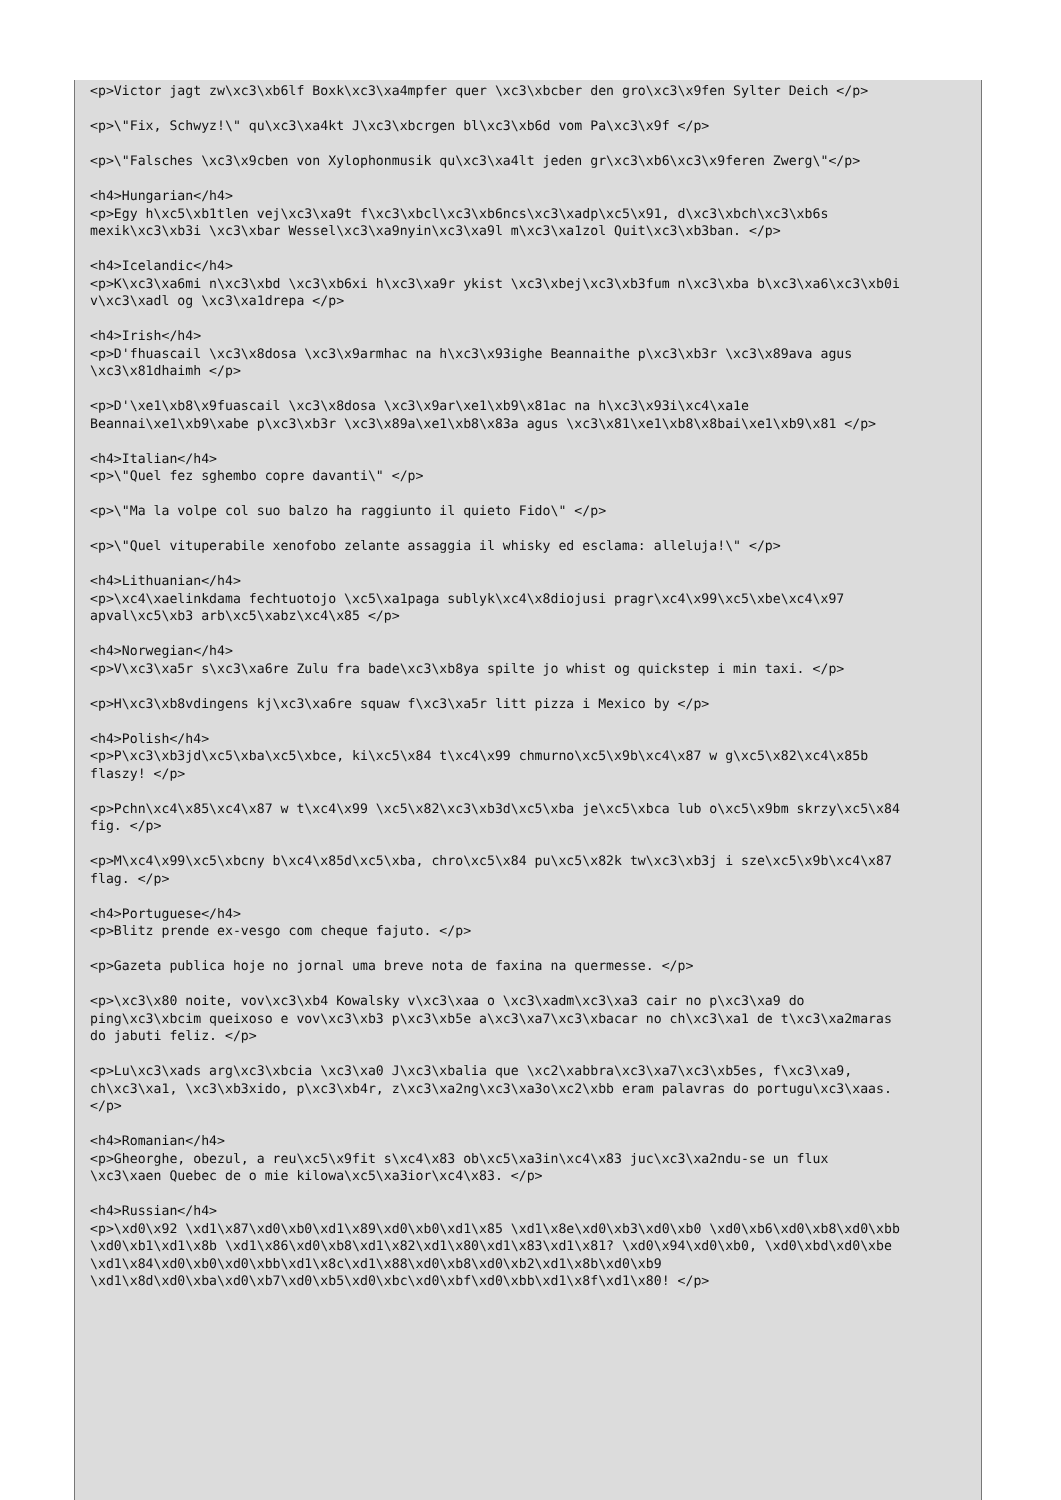<p>Victor jagt zw\xc3\xb6lf Boxk\xc3\xa4mpfer quer \xc3\xbcber den gro\xc3\x9fen Sylter Deich </p>

<p>\"Fix, Schwyz!\" qu\xc3\xa4kt J\xc3\xbcrgen bl\xc3\xb6d vom Pa\xc3\x9f </p>

<p>\"Falsches \xc3\x9cben von Xylophonmusik qu\xc3\xa4lt jeden gr\xc3\xb6\xc3\x9feren Zwerg\"</p>

<h4>Hungarian</h4>
<p>Egy h\xc5\xb1tlen vej\xc3\xa9t f\xc3\xbcl\xc3\xb6ncs\xc3\xadp\xc5\x91, d\xc3\xbch\xc3\xb6s
mexik\xc3\xb3i \xc3\xbar Wessel\xc3\xa9nyin\xc3\xa9l m\xc3\xa1zol Quit\xc3\xb3ban. </p>

<h4>Icelandic</h4>
<p>K\xc3\xa6mi n\xc3\xbd \xc3\xb6xi h\xc3\xa9r ykist \xc3\xbej\xc3\xb3fum n\xc3\xba b\xc3\xa6\xc3\xb0i
v\xc3\xadl og \xc3\xa1drepa </p>

<h4>Irish</h4>
<p>D'fhuascail \xc3\x8dosa \xc3\x9armhac na h\xc3\x93ighe Beannaithe p\xc3\xb3r \xc3\x89ava agus
\xc3\x81dhaimh </p>

<p>D'\xe1\xb8\x9fuascail \xc3\x8dosa \xc3\x9ar\xe1\xb9\x81ac na h\xc3\x93i\xc4\xa1e
Beannai\xe1\xb9\xabe p\xc3\xb3r \xc3\x89a\xe1\xb8\x83a agus \xc3\x81\xe1\xb8\x8bai\xe1\xb9\x81 </p>

<h4>Italian</h4>
<p>\"Quel fez sghembo copre davanti\" </p>

<p>\"Ma la volpe col suo balzo ha raggiunto il quieto Fido\" </p>

<p>\"Quel vituperabile xenofobo zelante assaggia il whisky ed esclama: alleluja!\" </p>

<h4>Lithuanian</h4>
<p>\xc4\xaelinkdama fechtuotojo \xc5\xa1paga sublyk\xc4\x8diojusi pragr\xc4\x99\xc5\xbe\xc4\x97
apval\xc5\xb3 arb\xc5\xabz\xc4\x85 </p>

<h4>Norwegian</h4>
<p>V\xc3\xa5r s\xc3\xa6re Zulu fra bade\xc3\xb8ya spilte jo whist og quickstep i min taxi. </p>

<p>H\xc3\xb8vdingens kj\xc3\xa6re squaw f\xc3\xa5r litt pizza i Mexico by </p>

<h4>Polish</h4>
<p>P\xc3\xb3jd\xc5\xba\xc5\xbce, ki\xc5\x84 t\xc4\x99 chmurno\xc5\x9b\xc4\x87 w g\xc5\x82\xc4\x85b
flaszy! </p>

<p>Pchn\xc4\x85\xc4\x87 w t\xc4\x99 \xc5\x82\xc3\xb3d\xc5\xba je\xc5\xbca lub o\xc5\x9bm skrzy\xc5\x84
fig. </p>

<p>M\xc4\x99\xc5\xbcny b\xc4\x85d\xc5\xba, chro\xc5\x84 pu\xc5\x82k tw\xc3\xb3j i sze\xc5\x9b\xc4\x87
flag. </p>

<h4>Portuguese</h4>
<p>Blitz prende ex-vesgo com cheque fajuto. </p>

<p>Gazeta publica hoje no jornal uma breve nota de faxina na quermesse. </p>

<p>\xc3\x80 noite, vov\xc3\xb4 Kowalsky v\xc3\xaa o \xc3\xadm\xc3\xa3 cair no p\xc3\xa9 do
ping\xc3\xbcim queixoso e vov\xc3\xb3 p\xc3\xb5e a\xc3\xa7\xc3\xbacar no ch\xc3\xa1 de t\xc3\xa2maras
do jabuti feliz. </p>

<p>Lu\xc3\xads arg\xc3\xbcia \xc3\xa0 J\xc3\xbalia que \xc2\xabbra\xc3\xa7\xc3\xb5es, f\xc3\xa9,
ch\xc3\xa1, \xc3\xb3xido, p\xc3\xb4r, z\xc3\xa2ng\xc3\xa3o\xc2\xbb eram palavras do portugu\xc3\xaas.
</p>

<h4>Romanian</h4>
<p>Gheorghe, obezul, a reu\xc5\x9fit s\xc4\x83 ob\xc5\xa3in\xc4\x83 juc\xc3\xa2ndu-se un flux
\xc3\xaen Quebec de o mie kilowa\xc5\xa3ior\xc4\x83. </p>

<h4>Russian</h4>
<p>\xd0\x92 \xd1\x87\xd0\xb0\xd1\x89\xd0\xb0\xd1\x85 \xd1\x8e\xd0\xb3\xd0\xb0 \xd0\xb6\xd0\xb8\xd0\xbb
\xd0\xb1\xd1\x8b \xd1\x86\xd0\xb8\xd1\x82\xd1\x80\xd1\x83\xd1\x81? \xd0\x94\xd0\xb0, \xd0\xbd\xd0\xbe
\xd1\x84\xd0\xb0\xd0\xbb\xd1\x8c\xd1\x88\xd0\xb8\xd0\xb2\xd1\x8b\xd0\xb9
\xd1\x8d\xd0\xba\xd0\xb7\xd0\xb5\xd0\xbc\xd0\xbf\xd0\xbb\xd1\x8f\xd1\x80! </p>